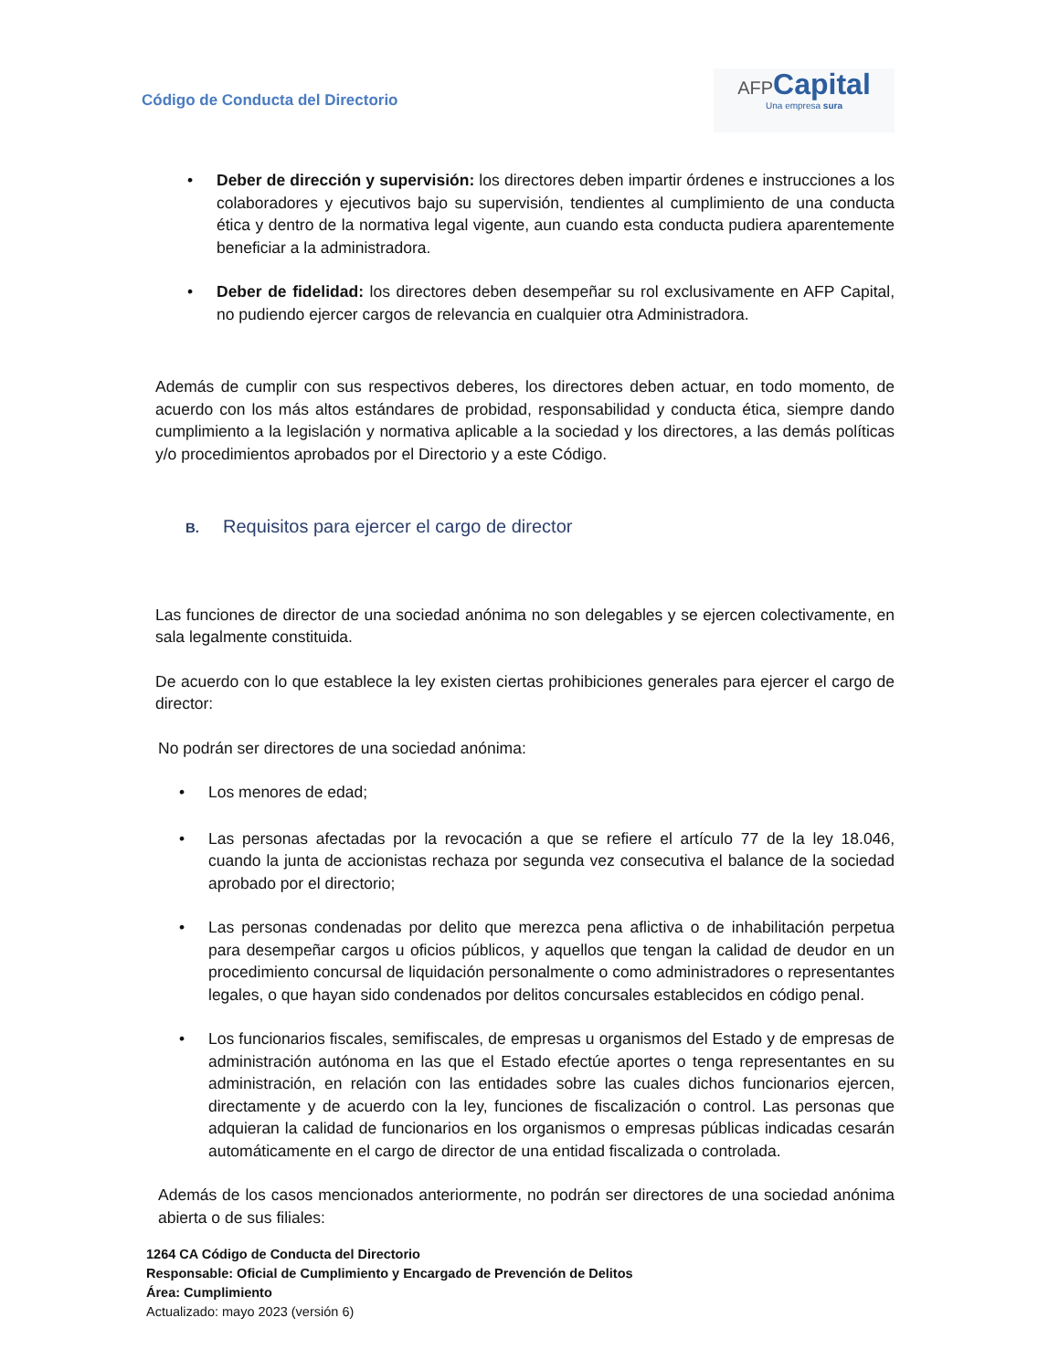Código de Conducta del Directorio
AFP Capital
Una empresa sura
• Deber de dirección y supervisión: los directores deben impartir órdenes e instrucciones a los colaboradores y ejecutivos bajo su supervisión, tendientes al cumplimiento de una conducta ética y dentro de la normativa legal vigente, aun cuando esta conducta pudiera aparentemente beneficiar a la administradora.
• Deber de fidelidad: los directores deben desempeñar su rol exclusivamente en AFP Capital, no pudiendo ejercer cargos de relevancia en cualquier otra Administradora.
Además de cumplir con sus respectivos deberes, los directores deben actuar, en todo momento, de acuerdo con los más altos estándares de probidad, responsabilidad y conducta ética, siempre dando cumplimiento a la legislación y normativa aplicable a la sociedad y los directores, a las demás políticas y/o procedimientos aprobados por el Directorio y a este Código.
B. Requisitos para ejercer el cargo de director
Las funciones de director de una sociedad anónima no son delegables y se ejercen colectivamente, en sala legalmente constituida.
De acuerdo con lo que establece la ley existen ciertas prohibiciones generales para ejercer el cargo de director:
No podrán ser directores de una sociedad anónima:
• Los menores de edad;
• Las personas afectadas por la revocación a que se refiere el artículo 77 de la ley 18.046, cuando la junta de accionistas rechaza por segunda vez consecutiva el balance de la sociedad aprobado por el directorio;
• Las personas condenadas por delito que merezca pena aflictiva o de inhabilitación perpetua para desempeñar cargos u oficios públicos, y aquellos que tengan la calidad de deudor en un procedimiento concursal de liquidación personalmente o como administradores o representantes legales, o que hayan sido condenados por delitos concursales establecidos en código penal.
• Los funcionarios fiscales, semifiscales, de empresas u organismos del Estado y de empresas de administración autónoma en las que el Estado efectúe aportes o tenga representantes en su administración, en relación con las entidades sobre las cuales dichos funcionarios ejercen, directamente y de acuerdo con la ley, funciones de fiscalización o control. Las personas que adquieran la calidad de funcionarios en los organismos o empresas públicas indicadas cesarán automáticamente en el cargo de director de una entidad fiscalizada o controlada.
Además de los casos mencionados anteriormente, no podrán ser directores de una sociedad anónima abierta o de sus filiales:
1264 CA Código de Conducta del Directorio
Responsable: Oficial de Cumplimiento y Encargado de Prevención de Delitos
Área: Cumplimiento
Actualizado: mayo 2023 (versión 6)